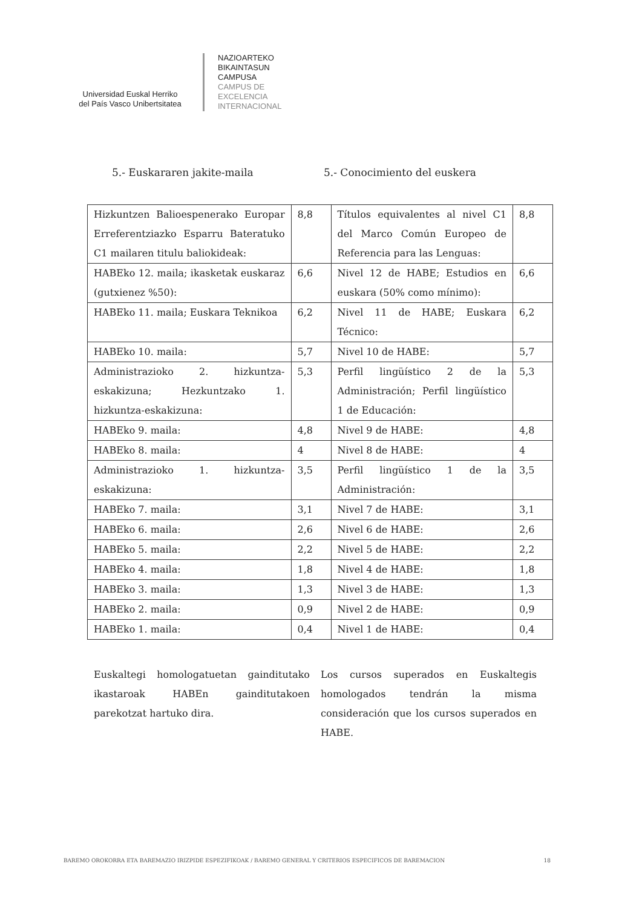Universidad Euskal Herriko
del País Vasco Unibertsitatea
NAZIOARTEKO
BIKAINTASUN
CAMPUSA
CAMPUS DE
EXCELENCIA
INTERNACIONAL
5.- Euskararen jakite-maila 5.- Conocimiento del euskera
| Hizkuntzen Balioespenerako Europar Erreferentziazko Esparru Bateratuko C1 mailaren titulu baliokideak: | 8,8 | Títulos equivalentes al nivel C1 del Marco Común Europeo de Referencia para las Lenguas: | 8,8 |
| HABEko 12. maila; ikasketak euskaraz (gutxienez %50): | 6,6 | Nivel 12 de HABE; Estudios en euskara (50% como mínimo): | 6,6 |
| HABEko 11. maila; Euskara Teknikoa | 6,2 | Nivel 11 de HABE; Euskara Técnico: | 6,2 |
| HABEko 10. maila: | 5,7 | Nivel 10 de HABE: | 5,7 |
| Administrazioko 2. hizkuntza-eskakizuna; Hezkuntzako 1. hizkuntza-eskakizuna: | 5,3 | Perfil lingüístico 2 de la Administración; Perfil lingüístico 1 de Educación: | 5,3 |
| HABEko 9. maila: | 4,8 | Nivel 9 de HABE: | 4,8 |
| HABEko 8. maila: | 4 | Nivel 8 de HABE: | 4 |
| Administrazioko 1. hizkuntza-eskakizuna: | 3,5 | Perfil lingüístico 1 de la Administración: | 3,5 |
| HABEko 7. maila: | 3,1 | Nivel 7 de HABE: | 3,1 |
| HABEko 6. maila: | 2,6 | Nivel 6 de HABE: | 2,6 |
| HABEko 5. maila: | 2,2 | Nivel 5 de HABE: | 2,2 |
| HABEko 4. maila: | 1,8 | Nivel 4 de HABE: | 1,8 |
| HABEko 3. maila: | 1,3 | Nivel 3 de HABE: | 1,3 |
| HABEko 2. maila: | 0,9 | Nivel 2 de HABE: | 0,9 |
| HABEko 1. maila: | 0,4 | Nivel 1 de HABE: | 0,4 |
Euskaltegi homologatuetan gainditutako ikastaroak HABEn gainditutakoen parekotzat hartuko dira.
Los cursos superados en Euskaltegis homologados tendrán la misma consideración que los cursos superados en HABE.
BAREMO OROKORRA ETA BAREMAZIO IRIZPIDE ESPEZIFIKOAK / BAREMO GENERAL Y CRITERIOS ESPECIFICOS DE BAREMACION 18